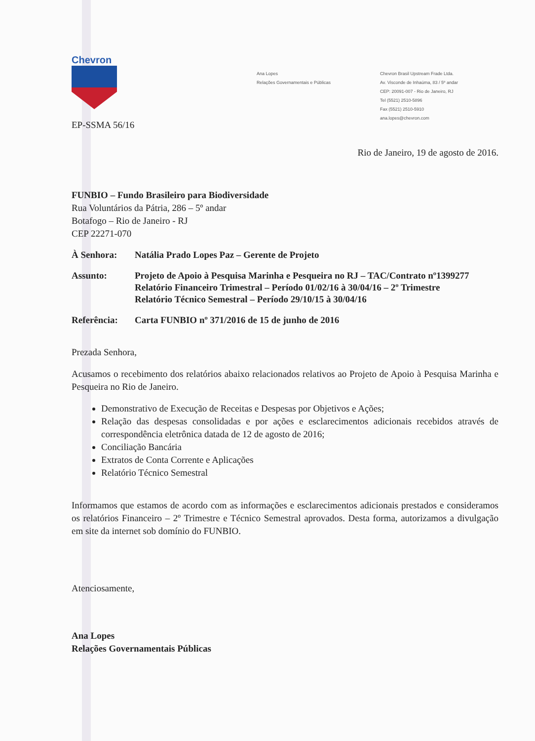Chevron
Ana Lopes
Relações Governamentais e Públicas
Chevron Brasil Upstream Frade Ltda.
Av. Visconde de Inhaúma, 83 / 5º andar
CEP: 20091-007 - Rio de Janeiro, RJ
Tel (5521) 2510-5896
Fax (5521) 2510-5910
ana.lopes@chevron.com
EP-SSMA 56/16
Rio de Janeiro, 19 de agosto de 2016.
FUNBIO – Fundo Brasileiro para Biodiversidade
Rua Voluntários da Pátria, 286 – 5º andar
Botafogo – Rio de Janeiro - RJ
CEP 22271-070
À Senhora: Natália Prado Lopes Paz – Gerente de Projeto
Assunto: Projeto de Apoio à Pesquisa Marinha e Pesqueira no RJ – TAC/Contrato nº1399277
Relatório Financeiro Trimestral – Período 01/02/16 à 30/04/16 – 2º Trimestre
Relatório Técnico Semestral – Período 29/10/15 à 30/04/16
Referência: Carta FUNBIO nº 371/2016 de 15 de junho de 2016
Prezada Senhora,
Acusamos o recebimento dos relatórios abaixo relacionados relativos ao Projeto de Apoio à Pesquisa Marinha e Pesqueira no Rio de Janeiro.
Demonstrativo de Execução de Receitas e Despesas por Objetivos e Ações;
Relação das despesas consolidadas e por ações e esclarecimentos adicionais recebidos através de correspondência eletrônica datada de 12 de agosto de 2016;
Conciliação Bancária
Extratos de Conta Corrente e Aplicações
Relatório Técnico Semestral
Informamos que estamos de acordo com as informações e esclarecimentos adicionais prestados e consideramos os relatórios Financeiro – 2º Trimestre e Técnico Semestral aprovados. Desta forma, autorizamos a divulgação em site da internet sob domínio do FUNBIO.
Atenciosamente,
Ana Lopes
Relações Governamentais Públicas